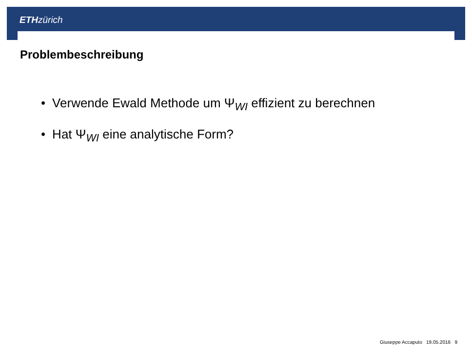ETH zürich
Problembeschreibung
• Verwende Ewald Methode um Ψ<sub>WI</sub> effizient zu berechnen
• Hat Ψ<sub>WI</sub> eine analytische Form?
Giuseppe Accaputo 19.05.2016 9